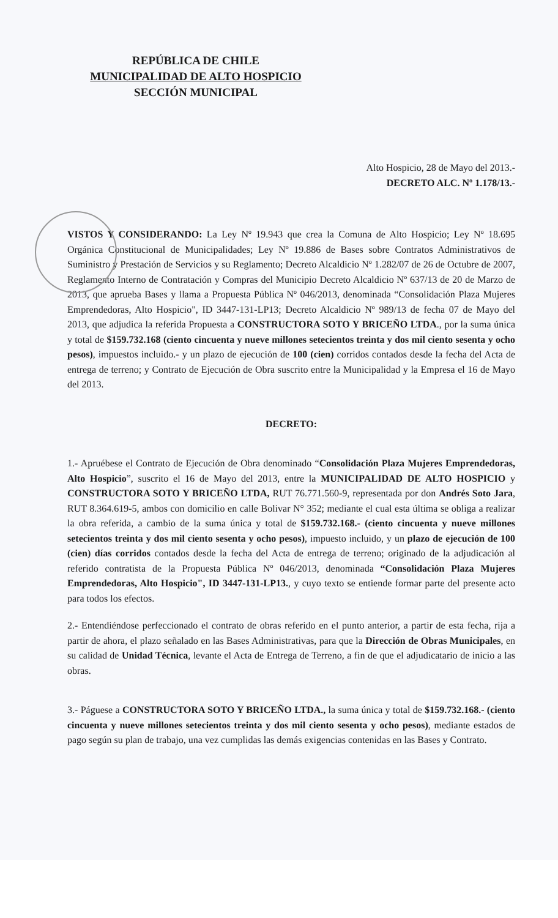REPÚBLICA DE CHILE
MUNICIPALIDAD DE ALTO HOSPICIO
SECCIÓN MUNICIPAL
Alto Hospicio, 28 de Mayo del 2013.-
DECRETO ALC. Nº 1.178/13.-
VISTOS Y CONSIDERANDO: La Ley Nº 19.943 que crea la Comuna de Alto Hospicio; Ley Nº 18.695 Orgánica Constitucional de Municipalidades; Ley Nº 19.886 de Bases sobre Contratos Administrativos de Suministro y Prestación de Servicios y su Reglamento; Decreto Alcaldicio Nº 1.282/07 de 26 de Octubre de 2007, Reglamento Interno de Contratación y Compras del Municipio Decreto Alcaldicio Nº 637/13 de 20 de Marzo de 2013, que aprueba Bases y llama a Propuesta Pública Nº 046/2013, denominada “Consolidación Plaza Mujeres Emprendedoras, Alto Hospicio", ID 3447-131-LP13; Decreto Alcaldicio Nº 989/13 de fecha 07 de Mayo del 2013, que adjudica la referida Propuesta a CONSTRUCTORA SOTO Y BRICEÑO LTDA., por la suma única y total de $159.732.168 (ciento cincuenta y nueve millones setecientos treinta y dos mil ciento sesenta y ocho pesos), impuestos incluido.- y un plazo de ejecución de 100 (cien) corridos contados desde la fecha del Acta de entrega de terreno; y Contrato de Ejecución de Obra suscrito entre la Municipalidad y la Empresa el 16 de Mayo del 2013.
DECRETO:
1.- Apruébese el Contrato de Ejecución de Obra denominado “Consolidación Plaza Mujeres Emprendedoras, Alto Hospicio”, suscrito el 16 de Mayo del 2013, entre la MUNICIPALIDAD DE ALTO HOSPICIO y CONSTRUCTORA SOTO Y BRICEÑO LTDA, RUT 76.771.560-9, representada por don Andrés Soto Jara, RUT 8.364.619-5, ambos con domicilio en calle Bolivar N° 352; mediante el cual esta última se obliga a realizar la obra referida, a cambio de la suma única y total de $159.732.168.- (ciento cincuenta y nueve millones setecientos treinta y dos mil ciento sesenta y ocho pesos), impuesto incluido, y un plazo de ejecución de 100 (cien) días corridos contados desde la fecha del Acta de entrega de terreno; originado de la adjudicación al referido contratista de la Propuesta Pública Nº 046/2013, denominada “Consolidación Plaza Mujeres Emprendedoras, Alto Hospicio", ID 3447-131-LP13., y cuyo texto se entiende formar parte del presente acto para todos los efectos.
2.- Entendiéndose perfeccionado el contrato de obras referido en el punto anterior, a partir de esta fecha, rija a partir de ahora, el plazo señalado en las Bases Administrativas, para que la Dirección de Obras Municipales, en su calidad de Unidad Técnica, levante el Acta de Entrega de Terreno, a fin de que el adjudicatario de inicio a las obras.
3.- Páguese a CONSTRUCTORA SOTO Y BRICEÑO LTDA., la suma única y total de $159.732.168.- (ciento cincuenta y nueve millones setecientos treinta y dos mil ciento sesenta y ocho pesos), mediante estados de pago según su plan de trabajo, una vez cumplidas las demás exigencias contenidas en las Bases y Contrato.